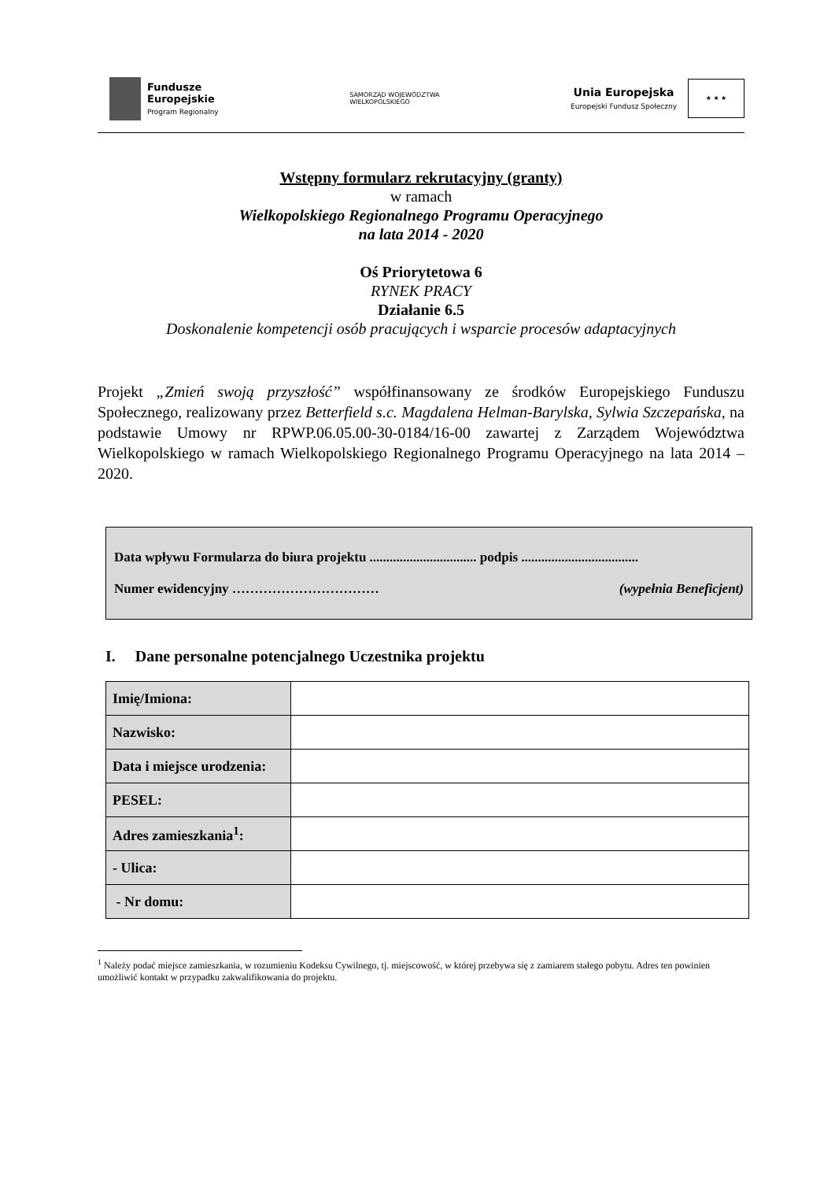Fundusze
Europejskie
Program Regionalny
SAMORZĄD WOJEWÓDZTWA
WIELKOPOLSKIEGO
Unia Europejska
Europejski Fundusz Społeczny
★ ★ ★
Wstępny formularz rekrutacyjny (granty)
w ramach
Wielkopolskiego Regionalnego Programu Operacyjnego
na lata 2014 - 2020
Oś Priorytetowa 6
RYNEK PRACY
Działanie 6.5
Doskonalenie kompetencji osób pracujących i wsparcie procesów adaptacyjnych
Projekt „Zmień swoją przyszłość” współfinansowany ze środków Europejskiego Funduszu Społecznego, realizowany przez Betterfield s.c. Magdalena Helman-Barylska, Sylwia Szczepańska, na podstawie Umowy nr RPWP.06.05.00-30-0184/16-00 zawartej z Zarządem Województwa Wielkopolskiego w ramach Wielkopolskiego Regionalnego Programu Operacyjnego na lata 2014 – 2020.
Data wpływu Formularza do biura projektu ................................ podpis ...................................
Numer ewidencyjny …………………………… (wypełnia Beneficjent)
I. Dane personalne potencjalnego Uczestnika projektu
| Imię/Imiona: | |
| Nazwisko: | |
| Data i miejsce urodzenia: | |
| PESEL: | |
| Adres zamieszkania<sup>1</sup>: | |
| - Ulica: | |
| - Nr domu: | |
<sup>1</sup> Należy podać miejsce zamieszkania, w rozumieniu Kodeksu Cywilnego, tj. miejscowość, w której przebywa się z zamiarem stałego pobytu. Adres ten powinien umożliwić kontakt w przypadku zakwalifikowania do projektu.